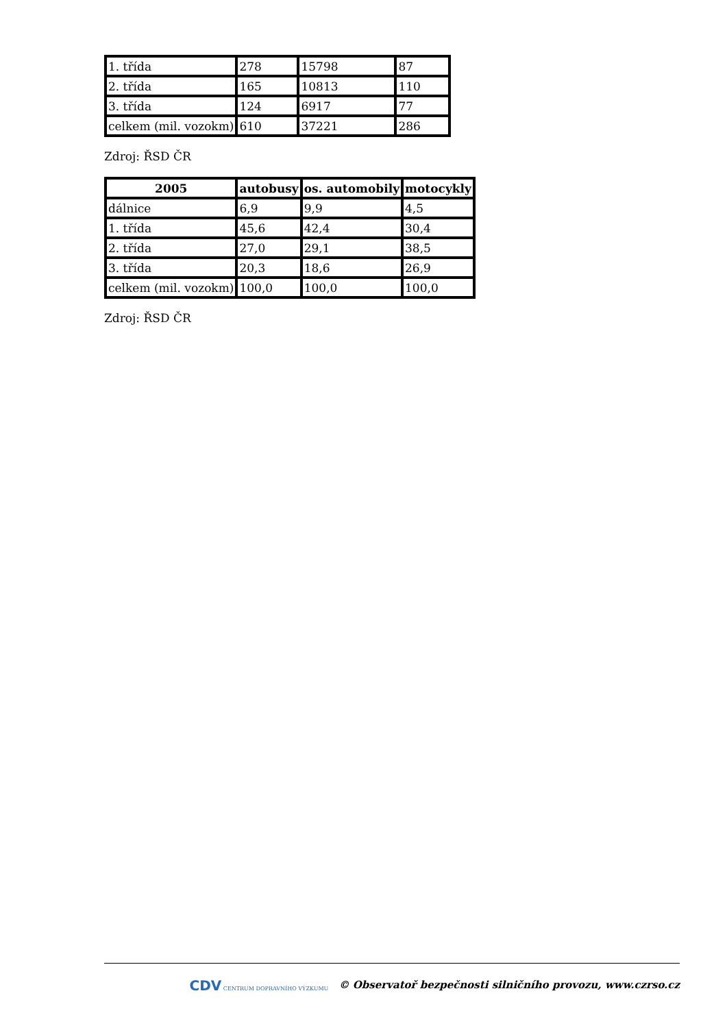| 1. třída | 278 | 15798 | 87 |
| 2. třída | 165 | 10813 | 110 |
| 3. třída | 124 | 6917 | 77 |
| celkem (mil. vozokm) | 610 | 37221 | 286 |
Zdroj: ŘSD ČR
| 2005 | autobusy | os. automobily | motocykly |
| --- | --- | --- | --- |
| dálnice | 6,9 | 9,9 | 4,5 |
| 1. třída | 45,6 | 42,4 | 30,4 |
| 2. třída | 27,0 | 29,1 | 38,5 |
| 3. třída | 20,3 | 18,6 | 26,9 |
| celkem (mil. vozokm) | 100,0 | 100,0 | 100,0 |
Zdroj: ŘSD ČR
CDV CENTRUM DOPRAVNÍHO VÝZKUMU © Observatoř bezpečnosti silničního provozu, www.czrso.cz